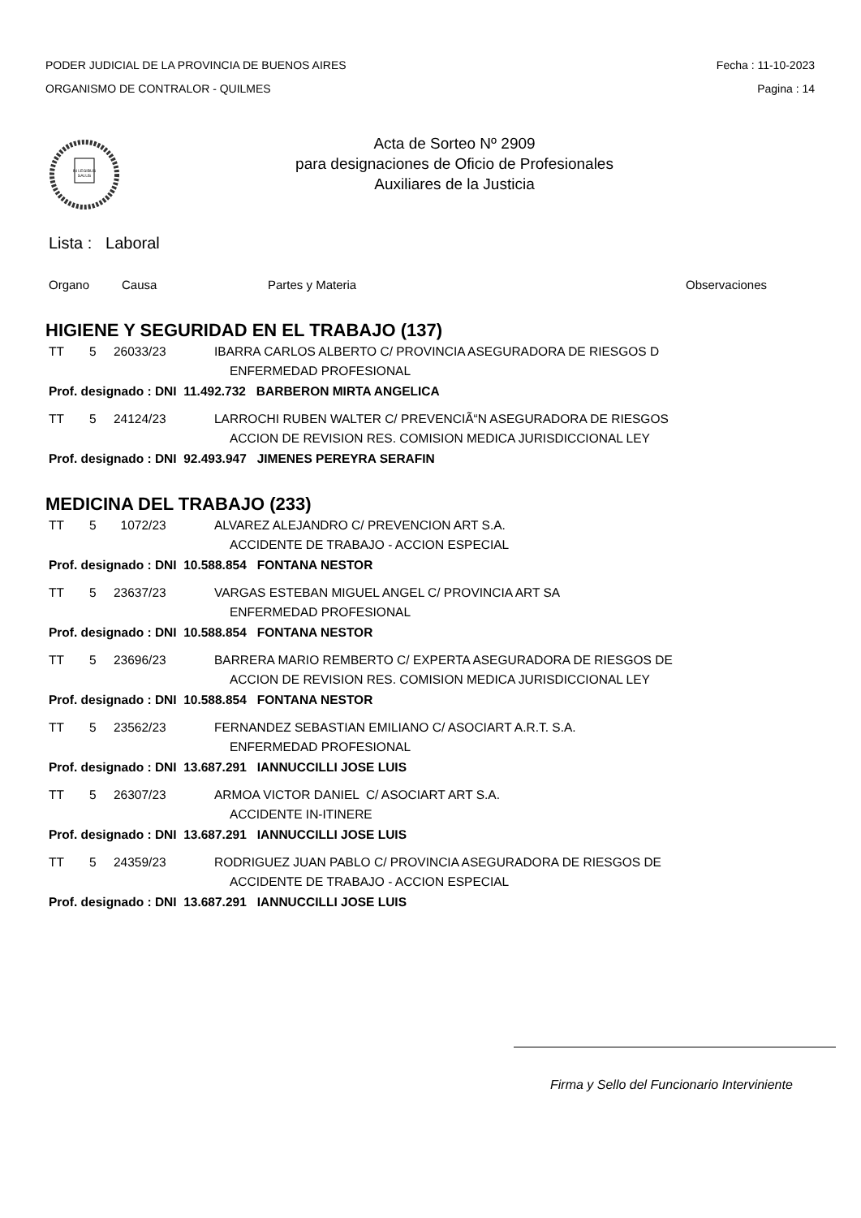PODER JUDICIAL DE LA PROVINCIA DE BUENOS AIRES Fecha : 11-10-2023
ORGANISMO DE CONTRALOR - QUILMES Pagina : 14
IN LEGIBUS
SALUS
Acta de Sorteo Nº 2909
para designaciones de Oficio de Profesionales
Auxiliares de la Justicia
Lista : Laboral
Organo Causa Partes y Materia Observaciones
HIGIENE Y SEGURIDAD EN EL TRABAJO (137)
TT 5 26033/23 IBARRA CARLOS ALBERTO C/ PROVINCIA ASEGURADORA DE RIESGOS D
ENFERMEDAD PROFESIONAL
Prof. designado : DNI 11.492.732 BARBERON MIRTA ANGELICA
TT 5 24124/23 LARROCHI RUBEN WALTER C/ PREVENCIÃ“N ASEGURADORA DE RIESGOS
ACCION DE REVISION RES. COMISION MEDICA JURISDICCIONAL LEY
Prof. designado : DNI 92.493.947 JIMENES PEREYRA SERAFIN
MEDICINA DEL TRABAJO (233)
TT 5 1072/23 ALVAREZ ALEJANDRO C/ PREVENCION ART S.A.
ACCIDENTE DE TRABAJO - ACCION ESPECIAL
Prof. designado : DNI 10.588.854 FONTANA NESTOR
TT 5 23637/23 VARGAS ESTEBAN MIGUEL ANGEL C/ PROVINCIA ART SA
ENFERMEDAD PROFESIONAL
Prof. designado : DNI 10.588.854 FONTANA NESTOR
TT 5 23696/23 BARRERA MARIO REMBERTO C/ EXPERTA ASEGURADORA DE RIESGOS DE
ACCION DE REVISION RES. COMISION MEDICA JURISDICCIONAL LEY
Prof. designado : DNI 10.588.854 FONTANA NESTOR
TT 5 23562/23 FERNANDEZ SEBASTIAN EMILIANO C/ ASOCIART A.R.T. S.A.
ENFERMEDAD PROFESIONAL
Prof. designado : DNI 13.687.291 IANNUCCILLI JOSE LUIS
TT 5 26307/23 ARMOA VICTOR DANIEL C/ ASOCIART ART S.A.
ACCIDENTE IN-ITINERE
Prof. designado : DNI 13.687.291 IANNUCCILLI JOSE LUIS
TT 5 24359/23 RODRIGUEZ JUAN PABLO C/ PROVINCIA ASEGURADORA DE RIESGOS DE
ACCIDENTE DE TRABAJO - ACCION ESPECIAL
Prof. designado : DNI 13.687.291 IANNUCCILLI JOSE LUIS
Firma y Sello del Funcionario Interviniente